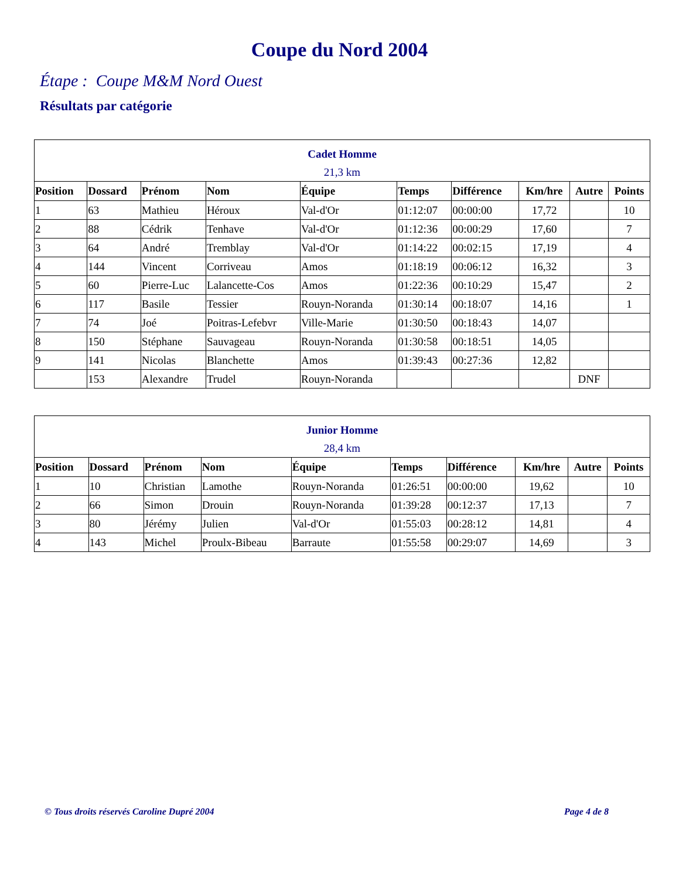Coupe du Nord 2004
Étape : Coupe M&M Nord Ouest
Résultats par catégorie
| Cadet Homme | | | | | | | | | |
| 21,3 km | | | | | | | | | |
| Position | Dossard | Prénom | Nom | Équipe | Temps | Différence | Km/hre | Autre | Points |
| 1 | 63 | Mathieu | Héroux | Val-d'Or | 01:12:07 | 00:00:00 | 17,72 | | 10 |
| 2 | 88 | Cédrik | Tenhave | Val-d'Or | 01:12:36 | 00:00:29 | 17,60 | | 7 |
| 3 | 64 | André | Tremblay | Val-d'Or | 01:14:22 | 00:02:15 | 17,19 | | 4 |
| 4 | 144 | Vincent | Corriveau | Amos | 01:18:19 | 00:06:12 | 16,32 | | 3 |
| 5 | 60 | Pierre-Luc | Lalancette-Cos | Amos | 01:22:36 | 00:10:29 | 15,47 | | 2 |
| 6 | 117 | Basile | Tessier | Rouyn-Noranda | 01:30:14 | 00:18:07 | 14,16 | | 1 |
| 7 | 74 | Joé | Poitras-Lefebvr | Ville-Marie | 01:30:50 | 00:18:43 | 14,07 | | |
| 8 | 150 | Stéphane | Sauvageau | Rouyn-Noranda | 01:30:58 | 00:18:51 | 14,05 | | |
| 9 | 141 | Nicolas | Blanchette | Amos | 01:39:43 | 00:27:36 | 12,82 | | |
| | 153 | Alexandre | Trudel | Rouyn-Noranda | | | | DNF | |
| Junior Homme | | | | | | | | | |
| 28,4 km | | | | | | | | | |
| Position | Dossard | Prénom | Nom | Équipe | Temps | Différence | Km/hre | Autre | Points |
| 1 | 10 | Christian | Lamothe | Rouyn-Noranda | 01:26:51 | 00:00:00 | 19,62 | | 10 |
| 2 | 66 | Simon | Drouin | Rouyn-Noranda | 01:39:28 | 00:12:37 | 17,13 | | 7 |
| 3 | 80 | Jérémy | Julien | Val-d'Or | 01:55:03 | 00:28:12 | 14,81 | | 4 |
| 4 | 143 | Michel | Proulx-Bibeau | Barraute | 01:55:58 | 00:29:07 | 14,69 | | 3 |
© Tous droits réservés Caroline Dupré 2004 Page 4 de 8